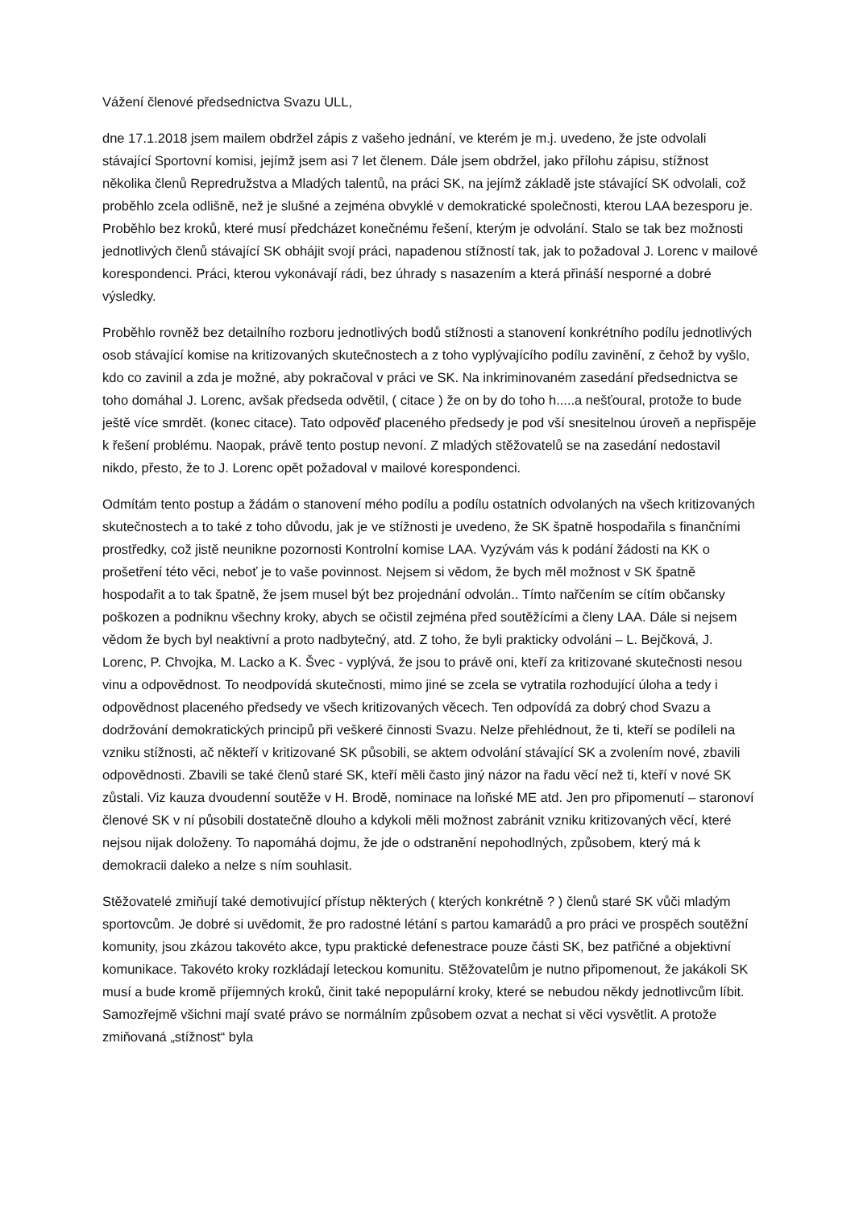Vážení členové předsednictva Svazu ULL,
dne 17.1.2018 jsem mailem obdržel zápis z vašeho jednání, ve kterém je m.j. uvedeno, že jste odvolali stávající Sportovní komisi, jejímž jsem asi 7 let členem. Dále jsem obdržel, jako přílohu zápisu, stížnost několika členů Repredružstva a Mladých talentů, na práci SK, na jejímž základě jste stávající SK odvolali, což proběhlo zcela odlišně, než je slušné a zejména obvyklé v demokratické společnosti, kterou LAA bezesporu je. Proběhlo bez kroků, které musí předcházet konečnému řešení, kterým je odvolání. Stalo se tak bez možnosti jednotlivých členů stávající SK obhájit svojí práci, napadenou stížností tak, jak to požadoval J. Lorenc v mailové korespondenci. Práci, kterou vykonávají rádi, bez úhrady s nasazením a která přináší nesporné a dobré výsledky.
Proběhlo rovněž bez detailního rozboru jednotlivých bodů stížnosti a stanovení konkrétního podílu jednotlivých osob stávající komise na kritizovaných skutečnostech a z toho vyplývajícího podílu zavinění, z čehož by vyšlo, kdo co zavinil a zda je možné, aby pokračoval v práci ve SK. Na inkriminovaném zasedání předsednictva se toho domáhal J. Lorenc, avšak předseda odvětil, ( citace ) že on by do toho h.....a nešťoural, protože to bude ještě více smrdět. (konec citace). Tato odpověď placeného předsedy je pod vší snesitelnou úroveň a nepřispěje k řešení problému. Naopak, právě tento postup nevoní. Z mladých stěžovatelů se na zasedání nedostavil nikdo, přesto, že to J. Lorenc opět požadoval v mailové korespondenci.
Odmítám tento postup a žádám o stanovení mého podílu a podílu ostatních odvolaných na všech kritizovaných skutečnostech a to také z toho důvodu, jak je ve stížnosti je uvedeno, že SK špatně hospodařila s finančními prostředky, což jistě neunikne pozornosti Kontrolní komise LAA. Vyzývám vás k podání žádosti na KK o prošetření této věci, neboť je to vaše povinnost. Nejsem si vědom, že bych měl možnost v SK špatně hospodařit a to tak špatně, že jsem musel být bez projednání odvolán.. Tímto nařčením se cítím občansky poškozen a podniknu všechny kroky, abych se očistil zejména před soutěžícími a členy LAA. Dále si nejsem vědom že bych byl neaktivní a proto nadbytečný, atd. Z toho, že byli prakticky odvoláni – L. Bejčková, J. Lorenc, P. Chvojka, M. Lacko a K. Švec - vyplývá, že jsou to právě oni, kteří za kritizované skutečnosti nesou vinu a odpovědnost. To neodpovídá skutečnosti, mimo jiné se zcela se vytratila rozhodující úloha a tedy i odpovědnost placeného předsedy ve všech kritizovaných věcech. Ten odpovídá za dobrý chod Svazu a dodržování demokratických principů při veškeré činnosti Svazu. Nelze přehlédnout, že ti, kteří se podíleli na vzniku stížnosti, ač někteří v kritizované SK působili, se aktem odvolání stávající SK a zvolením nové, zbavili odpovědnosti. Zbavili se také členů staré SK, kteří měli často jiný názor na řadu věcí než ti, kteří v nové SK zůstali. Viz kauza dvoudenní soutěže v H. Brodě, nominace na loňské ME atd. Jen pro připomenutí – staronoví členové SK v ní působili dostatečně dlouho a kdykoli měli možnost zabránit vzniku kritizovaných věcí, které nejsou nijak doloženy. To napomáhá dojmu, že jde o odstranění nepohodlných, způsobem, který má k demokracii daleko a nelze s ním souhlasit.
Stěžovatelé zmiňují také demotivující přístup některých ( kterých konkrétně ? ) členů staré SK vůči mladým sportovcům. Je dobré si uvědomit, že pro radostné létání s partou kamarádů a pro práci ve prospěch soutěžní komunity, jsou zkázou takovéto akce, typu praktické defenestrace pouze části SK, bez patřičné a objektivní komunikace. Takovéto kroky rozkládají leteckou komunitu. Stěžovatelům je nutno připomenout, že jakákoli SK musí a bude kromě příjemných kroků, činit také nepopulární kroky, které se nebudou někdy jednotlivcům líbit. Samozřejmě všichni mají svaté právo se normálním způsobem ozvat a nechat si věci vysvětlit. A protože zmiňovaná „stížnost“ byla